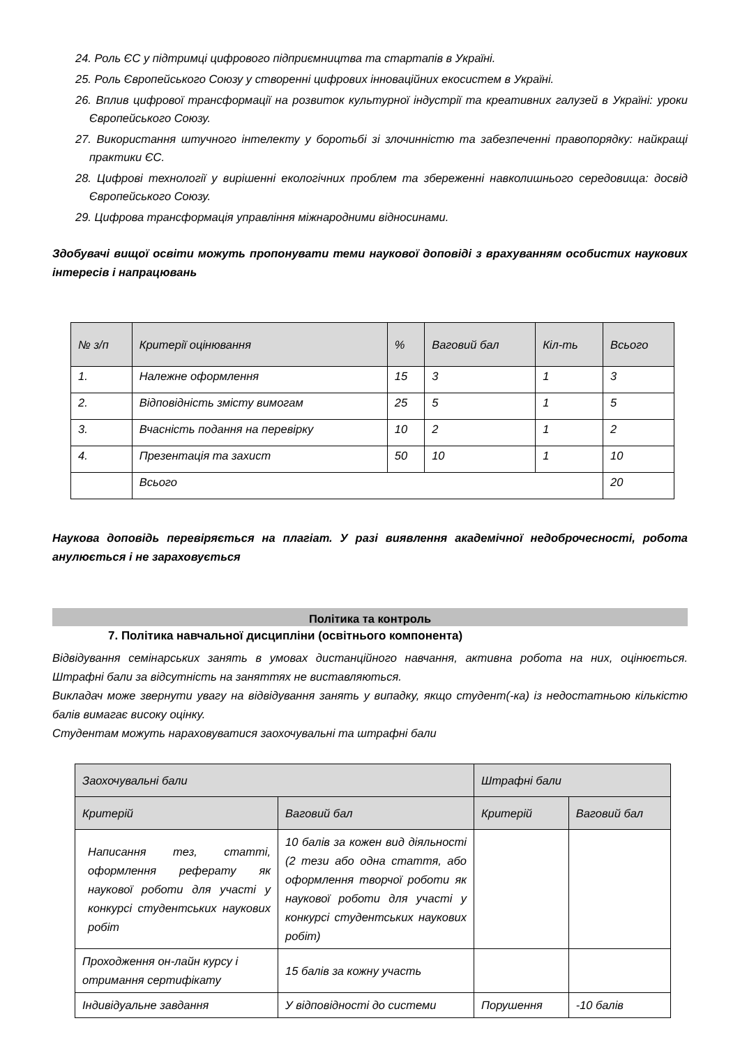24. Роль ЄС у підтримці цифрового підприємництва та стартапів в Україні.
25. Роль Європейського Союзу у створенні цифрових інноваційних екосистем в Україні.
26. Вплив цифрової трансформації на розвиток культурної індустрії та креативних галузей в Україні: уроки Європейського Союзу.
27. Використання штучного інтелекту у боротьбі зі злочинністю та забезпеченні правопорядку: найкращі практики ЄС.
28. Цифрові технології у вирішенні екологічних проблем та збереженні навколишнього середовища: досвід Європейського Союзу.
29. Цифрова трансформація управління міжнародними відносинами.
Здобувачі вищої освіти можуть пропонувати теми наукової доповіді з врахуванням особистих наукових інтересів і напрацювань
| № з/п | Критерії оцінювання | % | Ваговий бал | Кіл-ть | Всього |
| --- | --- | --- | --- | --- | --- |
| 1. | Належне оформлення | 15 | 3 | 1 | 3 |
| 2. | Відповідність змісту вимогам | 25 | 5 | 1 | 5 |
| 3. | Вчасність подання на перевірку | 10 | 2 | 1 | 2 |
| 4. | Презентація та захист | 50 | 10 | 1 | 10 |
| | Всього | | | | 20 |
Наукова доповідь перевіряється на плагіат. У разі виявлення академічної недоброчесності, робота анулюється і не зараховується
Політика та контроль
7. Політика навчальної дисципліни (освітнього компонента)
Відвідування семінарських занять в умовах дистанційного навчання, активна робота на них, оцінюється. Штрафні бали за відсутність на заняттях не виставляються.
Викладач може звернути увагу на відвідування занять у випадку, якщо студент(-ка) із недостатньою кількістю балів вимагає високу оцінку.
Студентам можуть нараховуватися заохочувальні та штрафні бали
| Заохочувальні бали | | Штрафні бали | |
| Критерій | Ваговий бал | Критерій | Ваговий бал |
| Написання тез, статті, оформлення реферату як наукової роботи для участі у конкурсі студентських наукових робіт | 10 балів за кожен вид діяльності (2 тези або одна стаття, або оформлення творчої роботи як наукової роботи для участі у конкурсі студентських наукових робіт) | | |
| Проходження он-лайн курсу і отримання сертифікату | 15 балів за кожну участь | | |
| Індивідуальне завдання | У відповідності до системи | Порушення | -10 балів |